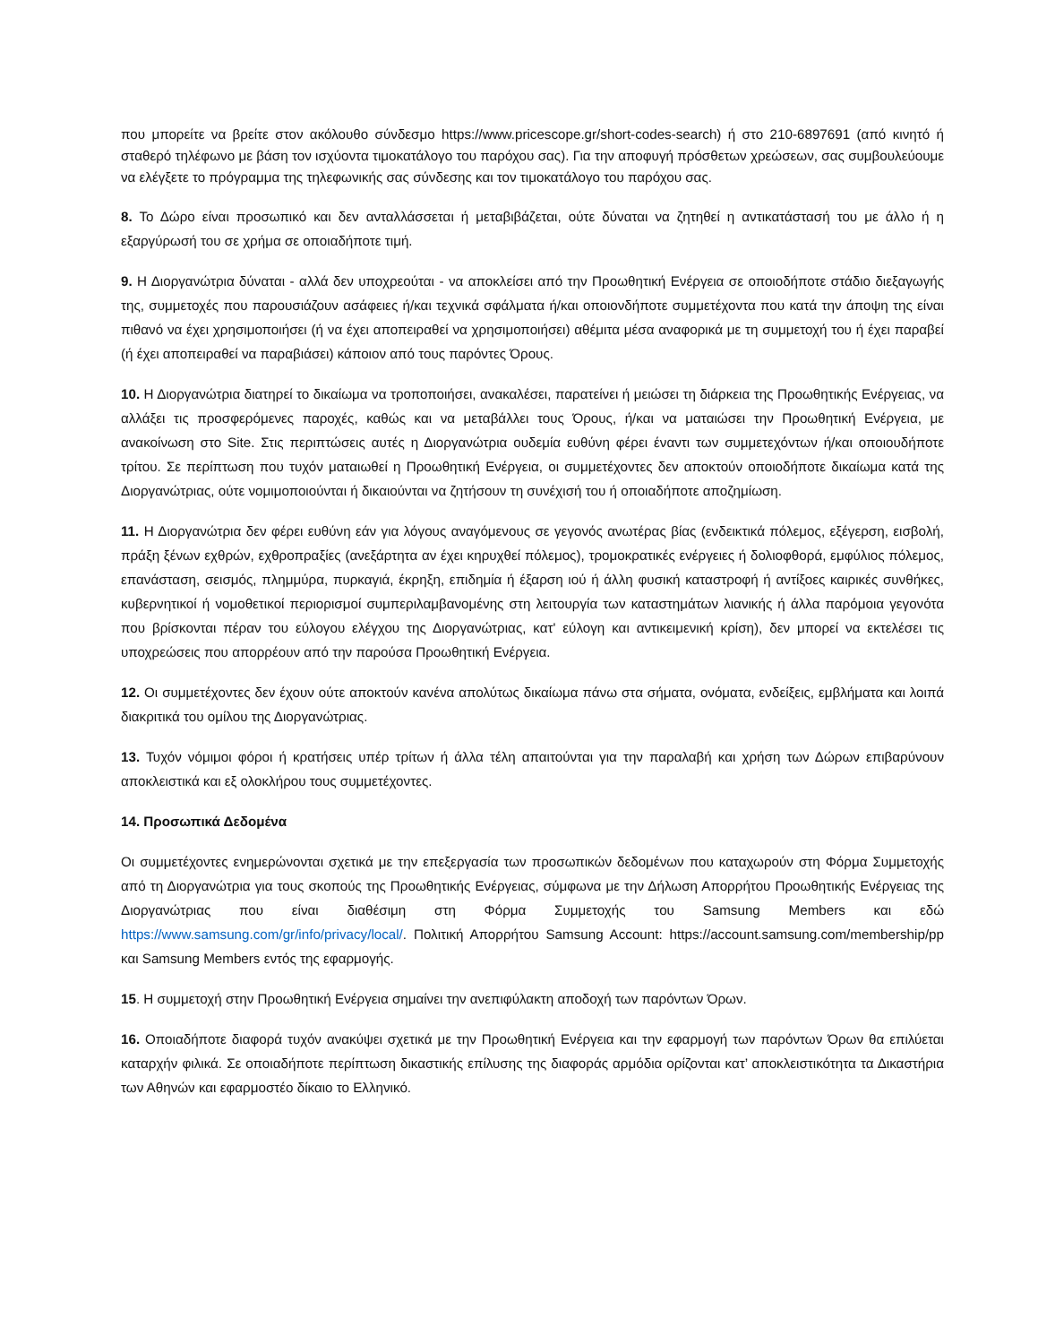που μπορείτε να βρείτε στον ακόλουθο σύνδεσμο https://www.pricescope.gr/short-codes-search) ή στο 210-6897691 (από κινητό ή σταθερό τηλέφωνο με βάση τον ισχύοντα τιμοκατάλογο του παρόχου σας). Για την αποφυγή πρόσθετων χρεώσεων, σας συμβουλεύουμε να ελέγξετε το πρόγραμμα της τηλεφωνικής σας σύνδεσης και τον τιμοκατάλογο του παρόχου σας.
8. Το Δώρο είναι προσωπικό και δεν ανταλλάσσεται ή μεταβιβάζεται, ούτε δύναται να ζητηθεί η αντικατάστασή του με άλλο ή η εξαργύρωσή του σε χρήμα σε οποιαδήποτε τιμή.
9. Η Διοργανώτρια δύναται - αλλά δεν υποχρεούται - να αποκλείσει από την Προωθητική Ενέργεια σε οποιοδήποτε στάδιο διεξαγωγής της, συμμετοχές που παρουσιάζουν ασάφειες ή/και τεχνικά σφάλματα ή/και οποιονδήποτε συμμετέχοντα που κατά την άποψη της είναι πιθανό να έχει χρησιμοποιήσει (ή να έχει αποπειραθεί να χρησιμοποιήσει) αθέμιτα μέσα αναφορικά με τη συμμετοχή του ή έχει παραβεί (ή έχει αποπειραθεί να παραβιάσει) κάποιον από τους παρόντες Όρους.
10. Η Διοργανώτρια διατηρεί το δικαίωμα να τροποποιήσει, ανακαλέσει, παρατείνει ή μειώσει τη διάρκεια της Προωθητικής Ενέργειας, να αλλάξει τις προσφερόμενες παροχές, καθώς και να μεταβάλλει τους Όρους, ή/και να ματαιώσει την Προωθητική Ενέργεια, με ανακοίνωση στο Site. Στις περιπτώσεις αυτές η Διοργανώτρια ουδεμία ευθύνη φέρει έναντι των συμμετεχόντων ή/και οποιουδήποτε τρίτου. Σε περίπτωση που τυχόν ματαιωθεί η Προωθητική Ενέργεια, οι συμμετέχοντες δεν αποκτούν οποιοδήποτε δικαίωμα κατά της Διοργανώτριας, ούτε νομιμοποιούνται ή δικαιούνται να ζητήσουν τη συνέχισή του ή οποιαδήποτε αποζημίωση.
11. Η Διοργανώτρια δεν φέρει ευθύνη εάν για λόγους αναγόμενους σε γεγονός ανωτέρας βίας (ενδεικτικά πόλεμος, εξέγερση, εισβολή, πράξη ξένων εχθρών, εχθροπραξίες (ανεξάρτητα αν έχει κηρυχθεί πόλεμος), τρομοκρατικές ενέργειες ή δολιοφθορά, εμφύλιος πόλεμος, επανάσταση, σεισμός, πλημμύρα, πυρκαγιά, έκρηξη, επιδημία ή έξαρση ιού ή άλλη φυσική καταστροφή ή αντίξοες καιρικές συνθήκες, κυβερνητικοί ή νομοθετικοί περιορισμοί συμπεριλαμβανομένης στη λειτουργία των καταστημάτων λιανικής ή άλλα παρόμοια γεγονότα που βρίσκονται πέραν του εύλογου ελέγχου της Διοργανώτριας, κατ' εύλογη και αντικειμενική κρίση), δεν μπορεί να εκτελέσει τις υποχρεώσεις που απορρέουν από την παρούσα Προωθητική Ενέργεια.
12. Οι συμμετέχοντες δεν έχουν ούτε αποκτούν κανένα απολύτως δικαίωμα πάνω στα σήματα, ονόματα, ενδείξεις, εμβλήματα και λοιπά διακριτικά του ομίλου της Διοργανώτριας.
13. Τυχόν νόμιμοι φόροι ή κρατήσεις υπέρ τρίτων ή άλλα τέλη απαιτούνται για την παραλαβή και χρήση των Δώρων επιβαρύνουν αποκλειστικά και εξ ολοκλήρου τους συμμετέχοντες.
14. Προσωπικά Δεδομένα
Οι συμμετέχοντες ενημερώνονται σχετικά με την επεξεργασία των προσωπικών δεδομένων που καταχωρούν στη Φόρμα Συμμετοχής από τη Διοργανώτρια για τους σκοπούς της Προωθητικής Ενέργειας, σύμφωνα με την Δήλωση Απορρήτου Προωθητικής Ενέργειας της Διοργανώτριας που είναι διαθέσιμη στη Φόρμα Συμμετοχής του Samsung Members και εδώ https://www.samsung.com/gr/info/privacy/local/. Πολιτική Απορρήτου Samsung Account: https://account.samsung.com/membership/pp και Samsung Members εντός της εφαρμογής.
15. Η συμμετοχή στην Προωθητική Ενέργεια σημαίνει την ανεπιφύλακτη αποδοχή των παρόντων Όρων.
16. Οποιαδήποτε διαφορά τυχόν ανακύψει σχετικά με την Προωθητική Ενέργεια και την εφαρμογή των παρόντων Όρων θα επιλύεται καταρχήν φιλικά. Σε οποιαδήποτε περίπτωση δικαστικής επίλυσης της διαφοράς αρμόδια ορίζονται κατ’ αποκλειστικότητα τα Δικαστήρια των Αθηνών και εφαρμοστέο δίκαιο το Ελληνικό.